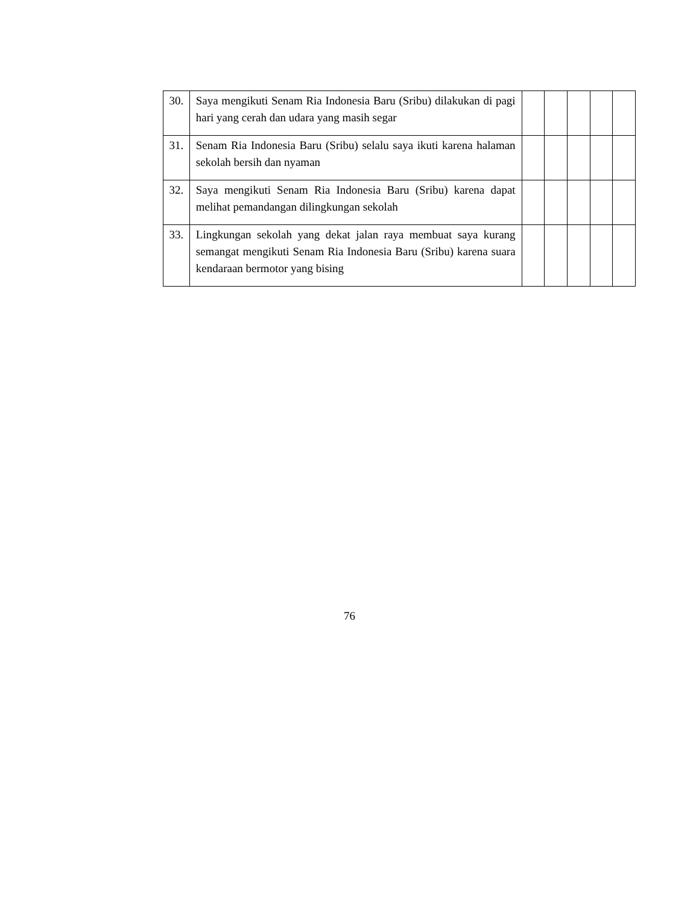| 30. | Saya mengikuti Senam Ria Indonesia Baru (Sribu) dilakukan di pagi hari yang cerah dan udara yang masih segar | | | | | |
| 31. | Senam Ria Indonesia Baru (Sribu) selalu saya ikuti karena halaman sekolah bersih dan nyaman | | | | | |
| 32. | Saya mengikuti Senam Ria Indonesia Baru (Sribu) karena dapat melihat pemandangan dilingkungan sekolah | | | | | |
| 33. | Lingkungan sekolah yang dekat jalan raya membuat saya kurang semangat mengikuti Senam Ria Indonesia Baru (Sribu) karena suara kendaraan bermotor yang bising | | | | | |
76